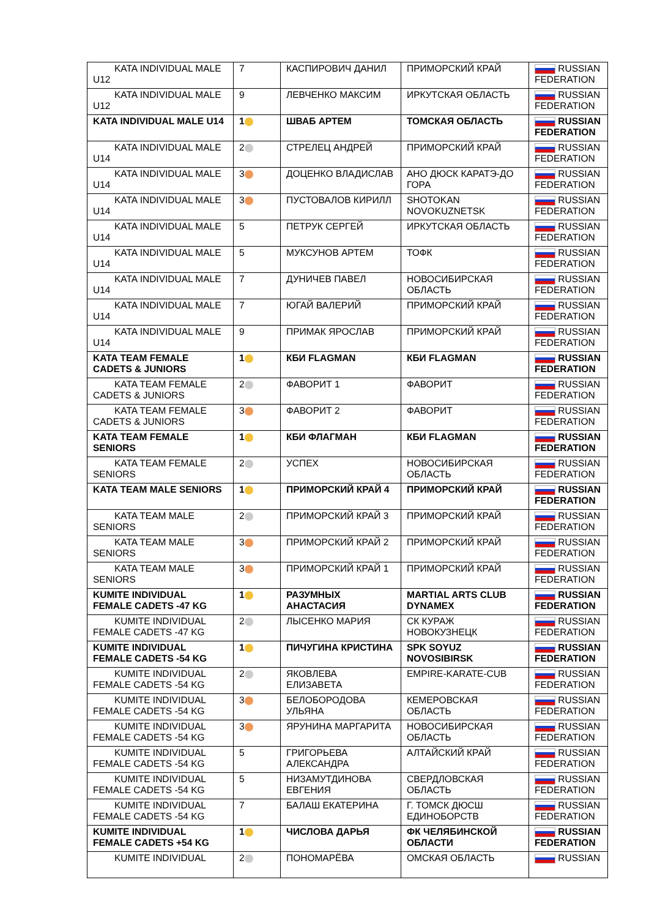| KATA INDIVIDUAL MALE U12 | 7 | КАСПИРОВИЧ ДАНИЛ | ПРИМОРСКИЙ КРАЙ | RUSSIAN FEDERATION |
| KATA INDIVIDUAL MALE U12 | 9 | ЛЕВЧЕНКО МАКСИМ | ИРКУТСКАЯ ОБЛАСТЬ | RUSSIAN FEDERATION |
| KATA INDIVIDUAL MALE U14 | 1 | ШВАБ АРТЕМ | ТОМСКАЯ ОБЛАСТЬ | RUSSIAN FEDERATION |
| KATA INDIVIDUAL MALE U14 | 2 | СТРЕЛЕЦ АНДРЕЙ | ПРИМОРСКИЙ КРАЙ | RUSSIAN FEDERATION |
| KATA INDIVIDUAL MALE U14 | 3 | ДОЦЕНКО ВЛАДИСЛАВ | АНО ДЮСК КАРАТЭ-ДО ГОРА | RUSSIAN FEDERATION |
| KATA INDIVIDUAL MALE U14 | 3 | ПУСТОВАЛОВ КИРИЛЛ | SHOTOKAN NOVOKUZNETSK | RUSSIAN FEDERATION |
| KATA INDIVIDUAL MALE U14 | 5 | ПЕТРУК СЕРГЕЙ | ИРКУТСКАЯ ОБЛАСТЬ | RUSSIAN FEDERATION |
| KATA INDIVIDUAL MALE U14 | 5 | МУКСУНОВ АРТЕМ | ТОФК | RUSSIAN FEDERATION |
| KATA INDIVIDUAL MALE U14 | 7 | ДУНИЧЕВ ПАВЕЛ | НОВОСИБИРСКАЯ ОБЛАСТЬ | RUSSIAN FEDERATION |
| KATA INDIVIDUAL MALE U14 | 7 | ЮГАЙ ВАЛЕРИЙ | ПРИМОРСКИЙ КРАЙ | RUSSIAN FEDERATION |
| KATA INDIVIDUAL MALE U14 | 9 | ПРИМАК ЯРОСЛАВ | ПРИМОРСКИЙ КРАЙ | RUSSIAN FEDERATION |
| KATA TEAM FEMALE CADETS & JUNIORS | 1 | КБИ FLAGMAN | КБИ FLAGMAN | RUSSIAN FEDERATION |
| KATA TEAM FEMALE CADETS & JUNIORS | 2 | ФАВОРИТ 1 | ФАВОРИТ | RUSSIAN FEDERATION |
| KATA TEAM FEMALE CADETS & JUNIORS | 3 | ФАВОРИТ 2 | ФАВОРИТ | RUSSIAN FEDERATION |
| KATA TEAM FEMALE SENIORS | 1 | КБИ ФЛАГМАН | КБИ FLAGMAN | RUSSIAN FEDERATION |
| KATA TEAM FEMALE SENIORS | 2 | УСПЕХ | НОВОСИБИРСКАЯ ОБЛАСТЬ | RUSSIAN FEDERATION |
| KATA TEAM MALE SENIORS | 1 | ПРИМОРСКИЙ КРАЙ 4 | ПРИМОРСКИЙ КРАЙ | RUSSIAN FEDERATION |
| KATA TEAM MALE SENIORS | 2 | ПРИМОРСКИЙ КРАЙ 3 | ПРИМОРСКИЙ КРАЙ | RUSSIAN FEDERATION |
| KATA TEAM MALE SENIORS | 3 | ПРИМОРСКИЙ КРАЙ 2 | ПРИМОРСКИЙ КРАЙ | RUSSIAN FEDERATION |
| KATA TEAM MALE SENIORS | 3 | ПРИМОРСКИЙ КРАЙ 1 | ПРИМОРСКИЙ КРАЙ | RUSSIAN FEDERATION |
| KUMITE INDIVIDUAL FEMALE CADETS -47 KG | 1 | РАЗУМНЫХ АНАСТАСИЯ | MARTIAL ARTS CLUB DYNAMEX | RUSSIAN FEDERATION |
| KUMITE INDIVIDUAL FEMALE CADETS -47 KG | 2 | ЛЫСЕНКО МАРИЯ | СК КУРАЖ НОВОКУЗНЕЦК | RUSSIAN FEDERATION |
| KUMITE INDIVIDUAL FEMALE CADETS -54 KG | 1 | ПИЧУГИНА КРИСТИНА | SPK SOYUZ NOVOSIBIRSK | RUSSIAN FEDERATION |
| KUMITE INDIVIDUAL FEMALE CADETS -54 KG | 2 | ЯКОВЛЕВА ЕЛИЗАВЕТА | EMPIRE-KARATE-CUB | RUSSIAN FEDERATION |
| KUMITE INDIVIDUAL FEMALE CADETS -54 KG | 3 | БЕЛОБОРОДОВА УЛЬЯНА | КЕМЕРОВСКАЯ ОБЛАСТЬ | RUSSIAN FEDERATION |
| KUMITE INDIVIDUAL FEMALE CADETS -54 KG | 3 | ЯРУНИНА МАРГАРИТА | НОВОСИБИРСКАЯ ОБЛАСТЬ | RUSSIAN FEDERATION |
| KUMITE INDIVIDUAL FEMALE CADETS -54 KG | 5 | ГРИГОРЬЕВА АЛЕКСАНДРА | АЛТАЙСКИЙ КРАЙ | RUSSIAN FEDERATION |
| KUMITE INDIVIDUAL FEMALE CADETS -54 KG | 5 | НИЗАМУТДИНОВА ЕВГЕНИЯ | СВЕРДЛОВСКАЯ ОБЛАСТЬ | RUSSIAN FEDERATION |
| KUMITE INDIVIDUAL FEMALE CADETS -54 KG | 7 | БАЛАШ ЕКАТЕРИНА | Г. ТОМСК ДЮСШ ЕДИНОБОРСТВ | RUSSIAN FEDERATION |
| KUMITE INDIVIDUAL FEMALE CADETS +54 KG | 1 | ЧИСЛОВА ДАРЬЯ | ФК ЧЕЛЯБИНСКОЙ ОБЛАСТИ | RUSSIAN FEDERATION |
| KUMITE INDIVIDUAL | 2 | ПОНОМАРЁВА | ОМСКАЯ ОБЛАСТЬ | RUSSIAN |